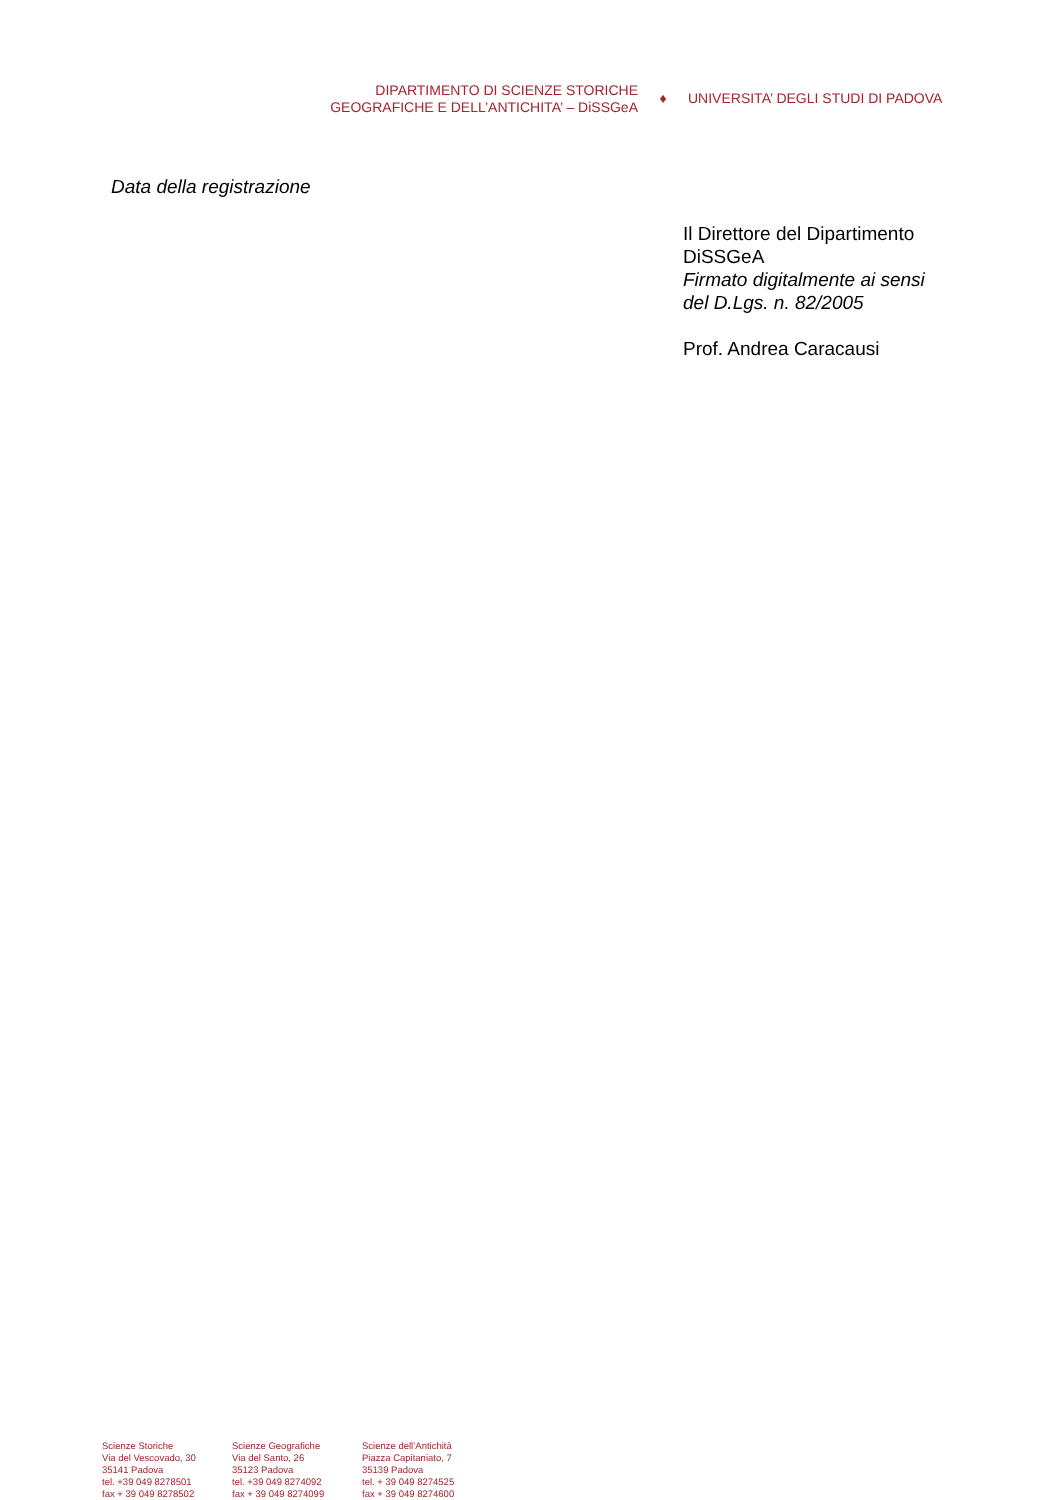DIPARTIMENTO DI SCIENZE STORICHE
GEOGRAFICHE E DELL’ANTICHITA’ – DiSSGeA
♦ UNIVERSITA’ DEGLI STUDI DI PADOVA
Data della registrazione
Il Direttore del Dipartimento
DiSSGeA
Firmato digitalmente ai sensi
del D.Lgs. n. 82/2005
Prof. Andrea Caracausi
Scienze Storiche
Via del Vescovado, 30
35141 Padova
tel. +39 049 8278501
fax + 39 049 8278502
Scienze Geografiche
Via del Santo, 26
35123 Padova
tel. +39 049 8274092
fax + 39 049 8274099
Scienze dell’Antichità
Piazza Capitaniato, 7
35139 Padova
tel. + 39 049 8274525
fax + 39 049 8274600